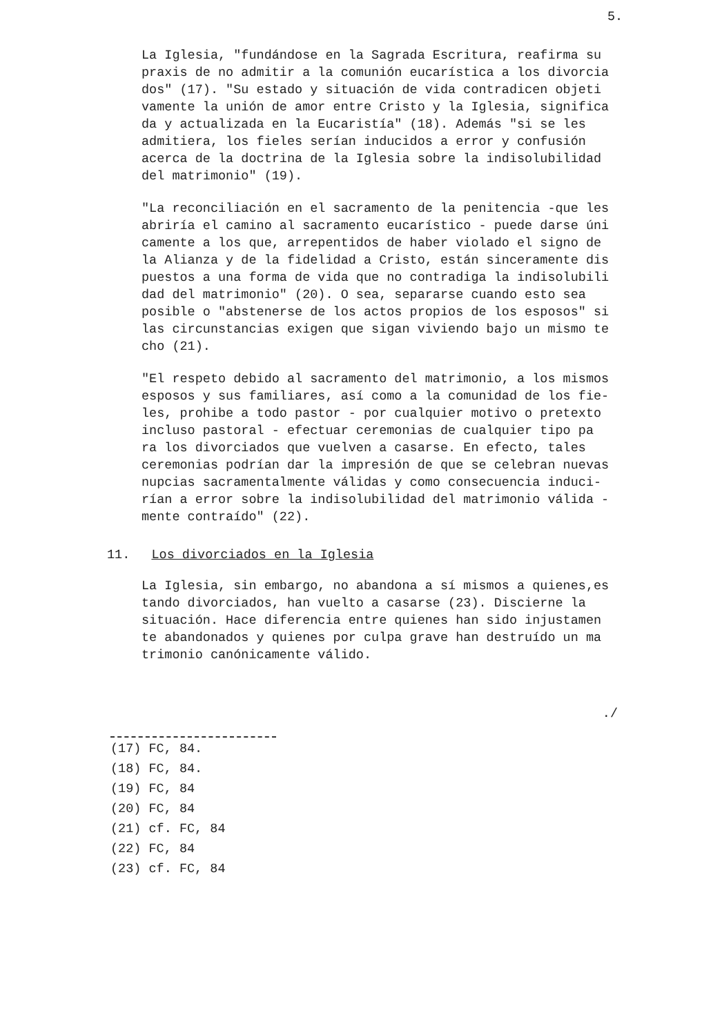5.
La Iglesia, "fundándose en la Sagrada Escritura, reafirma su praxis de no admitir a la comunión eucarística a los divorcia dos" (17). "Su estado y situación de vida contradicen objeti vamente la unión de amor entre Cristo y la Iglesia, significa da y actualizada en la Eucaristía" (18). Además "si se les admitiera, los fieles serían inducidos a error y confusión acerca de la doctrina de la Iglesia sobre la indisolubilidad del matrimonio" (19).
"La reconciliación en el sacramento de la penitencia -que les abriría el camino al sacramento eucarístico - puede darse úni camente a los que, arrepentidos de haber violado el signo de la Alianza y de la fidelidad a Cristo, están sinceramente dis puestos a una forma de vida que no contradiga la indisolubili dad del matrimonio" (20). O sea, separarse cuando esto sea posible o "abstenerse de los actos propios de los esposos" si las circunstancias exigen que sigan viviendo bajo un mismo te cho (21).
"El respeto debido al sacramento del matrimonio, a los mismos esposos y sus familiares, así como a la comunidad de los fie- les, prohibe a todo pastor - por cualquier motivo o pretexto incluso pastoral - efectuar ceremonias de cualquier tipo pa ra los divorciados que vuelven a casarse. En efecto, tales ceremonias podrían dar la impresión de que se celebran nuevas nupcias sacramentalmente válidas y como consecuencia induci- rían a error sobre la indisolubilidad del matrimonio válida - mente contraído" (22).
11. Los divorciados en la Iglesia
La Iglesia, sin embargo, no abandona a sí mismos a quienes,es tando divorciados, han vuelto a casarse (23). Discierne la situación. Hace diferencia entre quienes han sido injustamen te abandonados y quienes por culpa grave han destruído un ma trimonio canónicamente válido.
./
(17) FC, 84.
(18) FC, 84.
(19) FC, 84
(20) FC, 84
(21) cf. FC, 84
(22) FC, 84
(23) cf. FC, 84